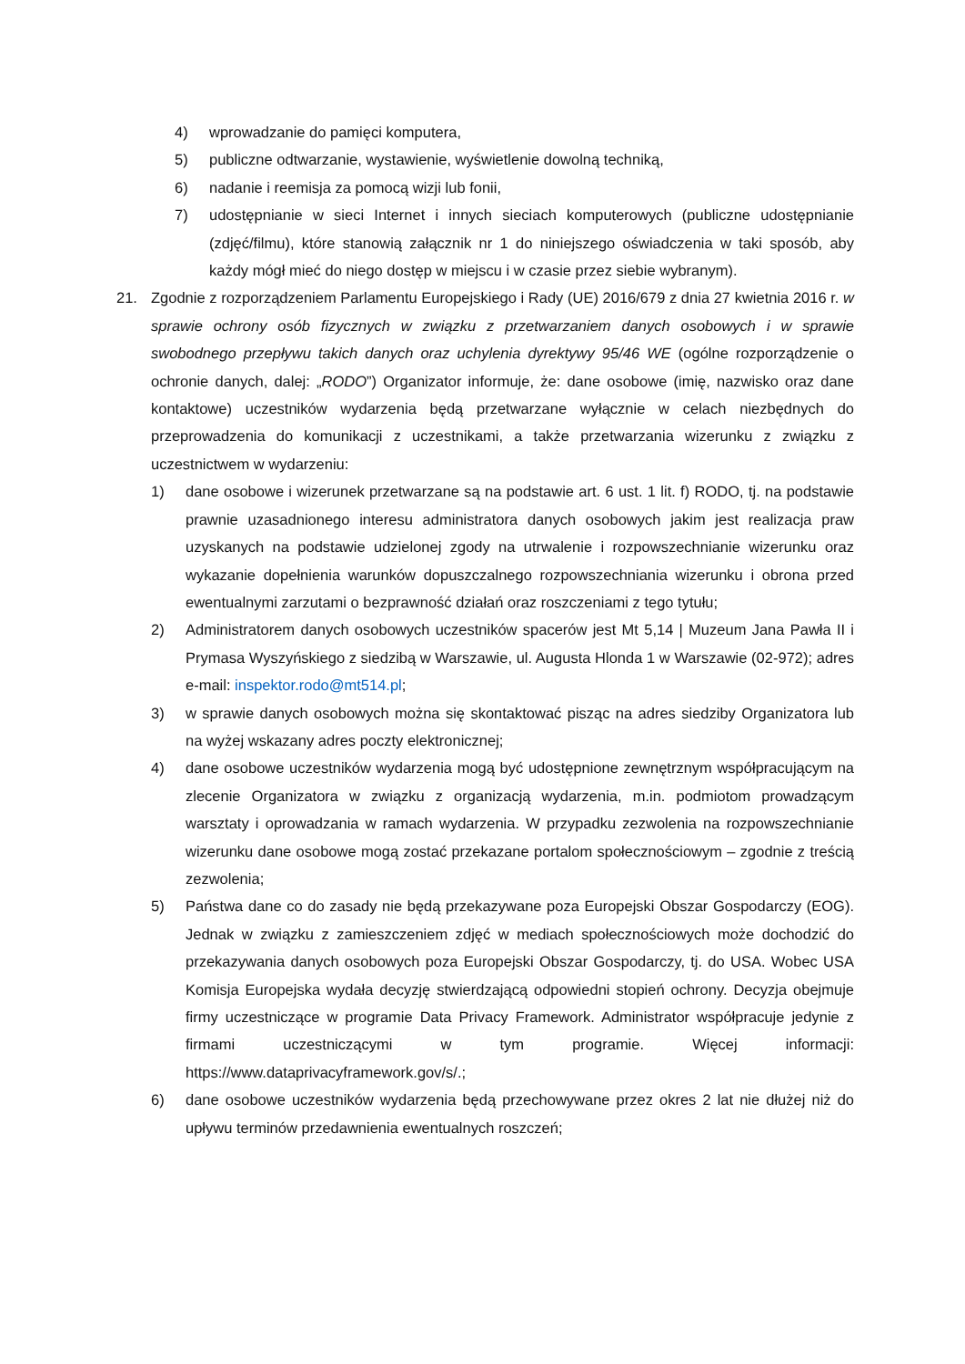4) wprowadzanie do pamięci komputera,
5) publiczne odtwarzanie, wystawienie, wyświetlenie dowolną techniką,
6) nadanie i reemisja za pomocą wizji lub fonii,
7) udostępnianie w sieci Internet i innych sieciach komputerowych (publiczne udostępnianie (zdjęć/filmu), które stanowią załącznik nr 1 do niniejszego oświadczenia w taki sposób, aby każdy mógł mieć do niego dostęp w miejscu i w czasie przez siebie wybranym).
21. Zgodnie z rozporządzeniem Parlamentu Europejskiego i Rady (UE) 2016/679 z dnia 27 kwietnia 2016 r. w sprawie ochrony osób fizycznych w związku z przetwarzaniem danych osobowych i w sprawie swobodnego przepływu takich danych oraz uchylenia dyrektywy 95/46 WE (ogólne rozporządzenie o ochronie danych, dalej: „RODO”) Organizator informuje, że: dane osobowe (imię, nazwisko oraz dane kontaktowe) uczestników wydarzenia będą przetwarzane wyłącznie w celach niezbędnych do przeprowadzenia do komunikacji z uczestnikami, a także przetwarzania wizerunku z związku z uczestnictwem w wydarzeniu:
1) dane osobowe i wizerunek przetwarzane są na podstawie art. 6 ust. 1 lit. f) RODO, tj. na podstawie prawnie uzasadnionego interesu administratora danych osobowych jakim jest realizacja praw uzyskanych na podstawie udzielonej zgody na utrwalenie i rozpowszechnianie wizerunku oraz wykazanie dopełnienia warunków dopuszczalnego rozpowszechniania wizerunku i obrona przed ewentualnymi zarzutami o bezprawność działań oraz roszczeniami z tego tytułu;
2) Administratorem danych osobowych uczestników spacerów jest Mt 5,14 | Muzeum Jana Pawła II i Prymasa Wyszyńskiego z siedzibą w Warszawie, ul. Augusta Hlonda 1 w Warszawie (02-972); adres e-mail: inspektor.rodo@mt514.pl;
3) w sprawie danych osobowych można się skontaktować pisząc na adres siedziby Organizatora lub na wyżej wskazany adres poczty elektronicznej;
4) dane osobowe uczestników wydarzenia mogą być udostępnione zewnętrznym współpracującym na zlecenie Organizatora w związku z organizacją wydarzenia, m.in. podmiotom prowadzącym warsztaty i oprowadzania w ramach wydarzenia. W przypadku zezwolenia na rozpowszechnianie wizerunku dane osobowe mogą zostać przekazane portalom społecznościowym – zgodnie z treścią zezwolenia;
5) Państwa dane co do zasady nie będą przekazywane poza Europejski Obszar Gospodarczy (EOG). Jednak w związku z zamieszczeniem zdjęć w mediach społecznościowych może dochodzić do przekazywania danych osobowych poza Europejski Obszar Gospodarczy, tj. do USA. Wobec USA Komisja Europejska wydała decyzję stwierdzającą odpowiedni stopień ochrony. Decyzja obejmuje firmy uczestniczące w programie Data Privacy Framework. Administrator współpracuje jedynie z firmami uczestniczącymi w tym programie. Więcej informacji: https://www.dataprivacyframework.gov/s/.;
6) dane osobowe uczestników wydarzenia będą przechowywane przez okres 2 lat nie dłużej niż do upływu terminów przedawnienia ewentualnych roszczeń;